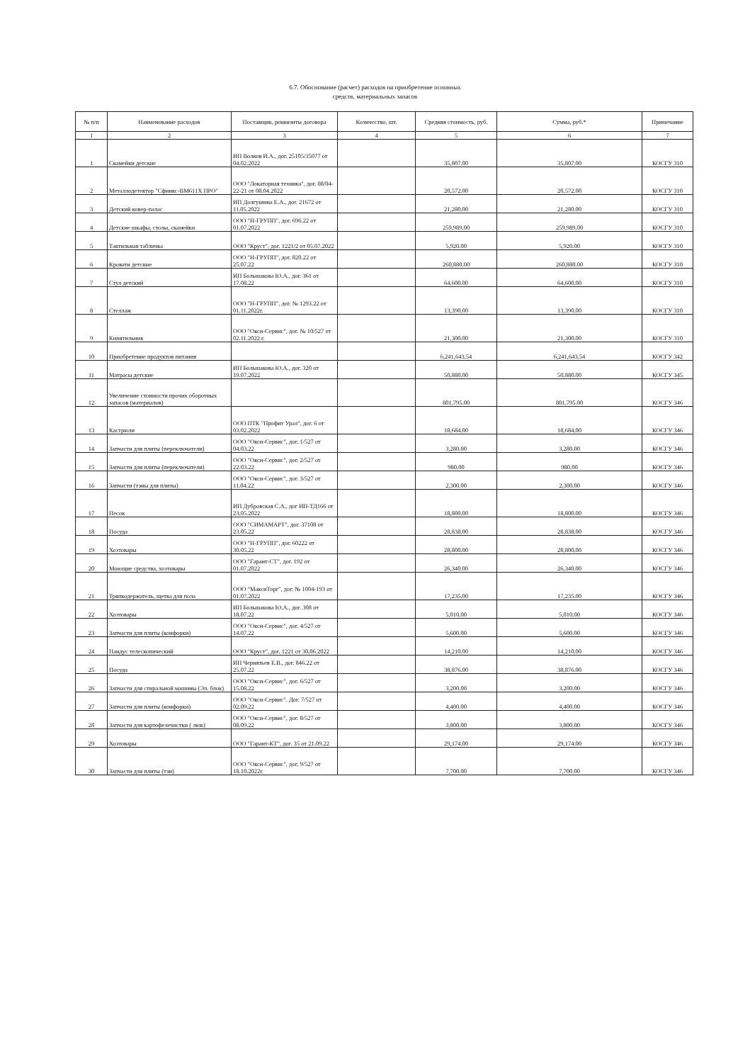6.7. Обоснование (расчет) расходов на приобретение основных
средств, материальных запасов
| № п/п | Наименование расходов | Поставщик, реквизиты договора | Количество, шт. | Средняя стоимость, руб. | Сумма, руб.* | Примечание |
| --- | --- | --- | --- | --- | --- | --- |
| 1 | 2 | 3 | 4 | 5 | 6 | 7 |
| 1 | Скамейки детские | ИП Волков И.А., дог. 25105/35077 от 04.02.2022 | | 35,807.00 | 35,807.00 | КОСГУ 310 |
| 2 | Металлодетектор "Сфинкс-ВМ611Х ПРО" | ООО "Локаторная техника", дог. 08/04-22-21 от 08.04.2022 | | 20,572.00 | 20,572.00 | КОСГУ 310 |
| 3 | Детский ковер-палас | ИП Долгушина Е.А., дог. 21672 от 11.05.2022 | | 21,280.00 | 21,280.00 | КОСГУ 310 |
| 4 | Детские шкафы, столы, скамейки | ООО "Н-ГРУПП", дог. 696.22 от 01.07.2022 | | 259,989.00 | 259,989.00 | КОСГУ 310 |
| 5 | Тактильная табличка | ООО "Круст", дог. 1221/2 от 05.07.2022 | | 5,920.00 | 5,920.00 | КОСГУ 310 |
| 6 | Кровати детские | ООО "Н-ГРУПП", дог. 820.22 от 25.07.22 | | 260,880.00 | 260,880.00 | КОСГУ 310 |
| 7 | Стул детский | ИП Большакова Ю.А., дог. 361 от 17.08.22 | | 64,600.00 | 64,600.00 | КОСГУ 310 |
| 8 | Стеллаж | ООО "Н-ГРУПП", дог. № 1293.22 от 01.11.2022г. | | 13,390.00 | 13,390.00 | КОСГУ 310 |
| 9 | Кипятильник | ООО "Окси-Сервис", дог. № 10/527 от 02.11.2022 г. | | 21,300.00 | 21,300.00 | КОСГУ 310 |
| 10 | Приобретение продуктов питания | | | 6,241,643.54 | 6,241,643.54 | КОСГУ 342 |
| 11 | Матрасы детские | ИП Большакова Ю.А., дог. 320 от 19.07.2022 | | 50,880.00 | 50,880.00 | КОСГУ 345 |
| 12 | Увеличение стоимости прочих оборотных запасов (материалов) | | | 801,795.00 | 801,795.00 | КОСГУ 346 |
| 13 | Кастрюли | ООО ПТК "Профит Урал", дог. 6 от 03.02.2022 | | 18,684.00 | 18,684.00 | КОСГУ 346 |
| 14 | Запчасти для плиты (переключатели) | ООО "Окси-Сервис", дог. 1/527 от 04.03.22 | | 3,280.00 | 3,280.00 | КОСГУ 346 |
| 15 | Запчасти для плиты (переключатели) | ООО "Окси-Сервис", дог. 2/527 от 22.03.22 | | 980.00 | 980.00 | КОСГУ 346 |
| 16 | Запчасти (тэны для плиты) | ООО "Окси-Сервис", дог. 3/527 от 11.04.22 | | 2,300.00 | 2,300.00 | КОСГУ 346 |
| 17 | Песок | ИП Дубровская С.А., дог ИП-ТД166 от 23.05.2022 | | 18,800.00 | 18,800.00 | КОСГУ 346 |
| 18 | Посуда | ООО "СИМАМАРТ", дог. 37108 от 23.05.22 | | 28,838.00 | 28,838.00 | КОСГУ 346 |
| 19 | Хозтовары | ООО "Н-ГРУПП", дог. 60222 от 30.05.22 | | 28,800.00 | 28,800.00 | КОСГУ 346 |
| 20 | Моющие средства, хозтовары | ООО "Гарант-СТ", дог. 192 от 01.07.2022 | | 26,340.00 | 26,340.00 | КОСГУ 346 |
| 21 | Тряпкодержатель, щетка для пола | ООО "МаксиТорг", дог. № 1004-193 от 01.07.2022 | | 17,235.00 | 17,235.00 | КОСГУ 346 |
| 22 | Хозтовары | ИП Большакова Ю.А., дог. 308 от 18.07.22 | | 5,010.00 | 5,010.00 | КОСГУ 346 |
| 23 | Запчасти для плиты (конфорки) | ООО "Окси-Сервис", дог. 4/527 от 14.07.22 | | 5,600.00 | 5,600.00 | КОСГУ 346 |
| 24 | Пандус телескопический | ООО "Круст", дог. 1221 от 30.06.2022 | | 14,210.00 | 14,210.00 | КОСГУ 346 |
| 25 | Посуда | ИП Чернятьев Е.В., дог. 846.22 от 25.07.22 | | 38,876.00 | 38,876.00 | КОСГУ 346 |
| 26 | Запчасти для стиральной машины (Эл. блок) | ООО "Окси-Сервис", дог. 6/527 от 15.08.22 | | 3,200.00 | 3,200.00 | КОСГУ 346 |
| 27 | Запчасти для плиты (конфорки) | ООО "Окси-Сервис". Дог. 7/527 от 02.09.22 | | 4,400.00 | 4,400.00 | КОСГУ 346 |
| 28 | Запчасти для картофелечистки ( люк) | ООО "Окси-Сервис", дог. 8/527 от 08.09.22 | | 3,800.00 | 3,800.00 | КОСГУ 346 |
| 29 | Хозтовары | ООО "Гарант-КТ", дог. 35 от 21.09.22 | | 29,174.00 | 29,174.00 | КОСГУ 346 |
| 30 | Запчасти для плиты (тэн) | ООО "Окси-Сервис", дог. 9/527 от 18.10.2022г. | | 7,700.00 | 7,700.00 | КОСГУ 346 |